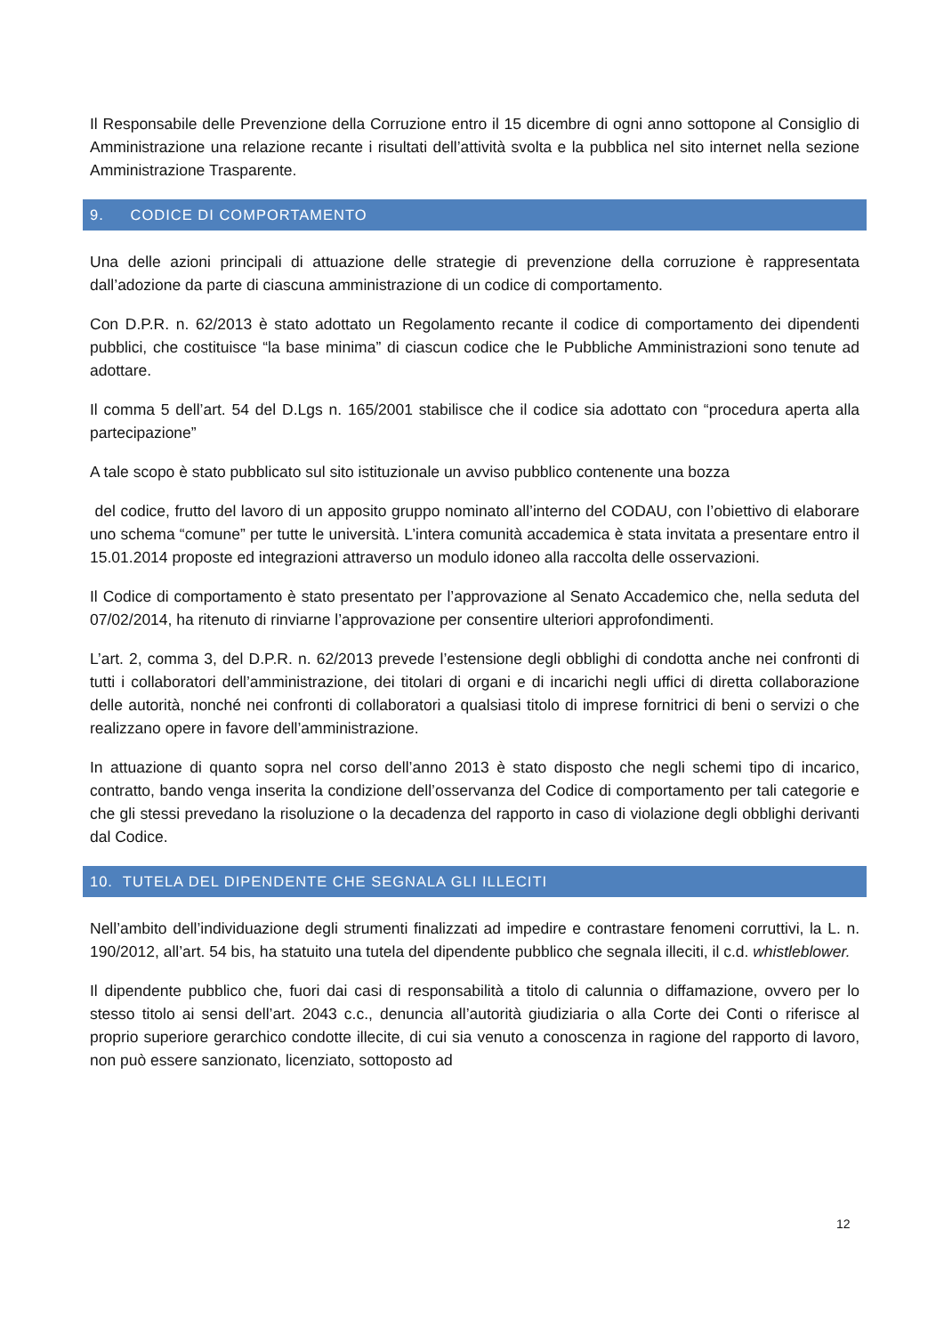Il Responsabile delle Prevenzione della Corruzione entro il 15 dicembre di ogni anno sottopone al Consiglio di Amministrazione una relazione recante i risultati dell’attività svolta e la pubblica nel sito internet nella sezione Amministrazione Trasparente.
9. CODICE DI COMPORTAMENTO
Una delle azioni principali di attuazione delle strategie di prevenzione della corruzione è rappresentata dall’adozione da parte di ciascuna amministrazione di un codice di comportamento.
Con D.P.R. n. 62/2013 è stato adottato un Regolamento recante il codice di comportamento dei dipendenti pubblici, che costituisce “la base minima” di ciascun codice che le Pubbliche Amministrazioni sono tenute ad adottare.
Il comma 5 dell’art. 54 del D.Lgs n. 165/2001 stabilisce che il codice sia adottato con “procedura aperta alla partecipazione”
A tale scopo è stato pubblicato sul sito istituzionale un avviso pubblico contenente una bozza
del codice, frutto del lavoro di un apposito gruppo nominato all’interno del CODAU, con l’obiettivo di elaborare uno schema “comune” per tutte le università. L’intera comunità accademica è stata invitata a presentare entro il 15.01.2014 proposte ed integrazioni attraverso un modulo idoneo alla raccolta delle osservazioni.
Il Codice di comportamento è stato presentato per l’approvazione al Senato Accademico che, nella seduta del 07/02/2014, ha ritenuto di rinviarne l’approvazione per consentire ulteriori approfondimenti.
L’art. 2, comma 3, del D.P.R. n. 62/2013 prevede l’estensione degli obblighi di condotta anche nei confronti di tutti i collaboratori dell’amministrazione, dei titolari di organi e di incarichi negli uffici di diretta collaborazione delle autorità, nonché nei confronti di collaboratori a qualsiasi titolo di imprese fornitrici di beni o servizi o che realizzano opere in favore dell’amministrazione.
In attuazione di quanto sopra nel corso dell’anno 2013 è stato disposto che negli schemi tipo di incarico, contratto, bando venga inserita la condizione dell’osservanza del Codice di comportamento per tali categorie e che gli stessi prevedano la risoluzione o la decadenza del rapporto in caso di violazione degli obblighi derivanti dal Codice.
10. TUTELA DEL DIPENDENTE CHE SEGNALA GLI ILLECITI
Nell’ambito dell’individuazione degli strumenti finalizzati ad impedire e contrastare fenomeni corruttivi, la L. n. 190/2012, all’art. 54 bis, ha statuito una tutela del dipendente pubblico che segnala illeciti, il c.d. whistleblower.
Il dipendente pubblico che, fuori dai casi di responsabilità a titolo di calunnia o diffamazione, ovvero per lo stesso titolo ai sensi dell’art. 2043 c.c., denuncia all’autorità giudiziaria o alla Corte dei Conti o riferisce al proprio superiore gerarchico condotte illecite, di cui sia venuto a conoscenza in ragione del rapporto di lavoro, non può essere sanzionato, licenziato, sottoposto ad
12